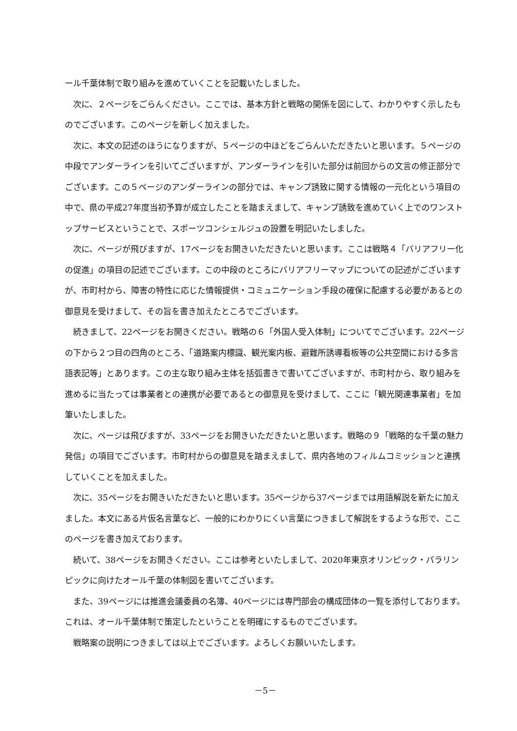ール千葉体制で取り組みを進めていくことを記載いたしました。
次に、２ページをごらんください。ここでは、基本方針と戦略の関係を図にして、わかりやすく示したものでございます。このページを新しく加えました。
次に、本文の記述のほうになりますが、５ページの中ほどをごらんいただきたいと思います。５ページの中段でアンダーラインを引いてございますが、アンダーラインを引いた部分は前回からの文言の修正部分でございます。この５ページのアンダーラインの部分では、キャンプ誘致に関する情報の一元化という項目の中で、県の平成27年度当初予算が成立したことを踏まえまして、キャンプ誘致を進めていく上でのワンストップサービスということで、スポーツコンシェルジュの設置を明記いたしました。
次に、ページが飛びますが、17ページをお開きいただきたいと思います。ここは戦略４「バリアフリー化の促進」の項目の記述でございます。この中段のところにバリアフリーマップについての記述がございますが、市町村から、障害の特性に応じた情報提供・コミュニケーション手段の確保に配慮する必要があるとの御意見を受けまして、その旨を書き加えたところでございます。
続きまして、22ページをお開きください。戦略の６「外国人受入体制」についてでございます。22ページの下から２つ目の四角のところ、「道路案内標識、観光案内板、避難所誘導看板等の公共空間における多言語表記等」とあります。この主な取り組み主体を括弧書きで書いてございますが、市町村から、取り組みを進めるに当たっては事業者との連携が必要であるとの御意見を受けまして、ここに「観光関連事業者」を加筆いたしました。
次に、ページは飛びますが、33ページをお開きいただきたいと思います。戦略の９「戦略的な千葉の魅力発信」の項目でございます。市町村からの御意見を踏まえまして、県内各地のフィルムコミッションと連携していくことを加えました。
次に、35ページをお開きいただきたいと思います。35ページから37ページまでは用語解説を新たに加えました。本文にある片仮名言葉など、一般的にわかりにくい言葉につきまして解説をするような形で、ここのページを書き加えております。
続いて、38ページをお開きください。ここは参考といたしまして、2020年東京オリンピック・パラリンピックに向けたオール千葉の体制図を書いてございます。
また、39ページには推進会議委員の名簿、40ページには専門部会の構成団体の一覧を添付しております。これは、オール千葉体制で策定したということを明確にするものでございます。
戦略案の説明につきましては以上でございます。よろしくお願いいたします。
－5－